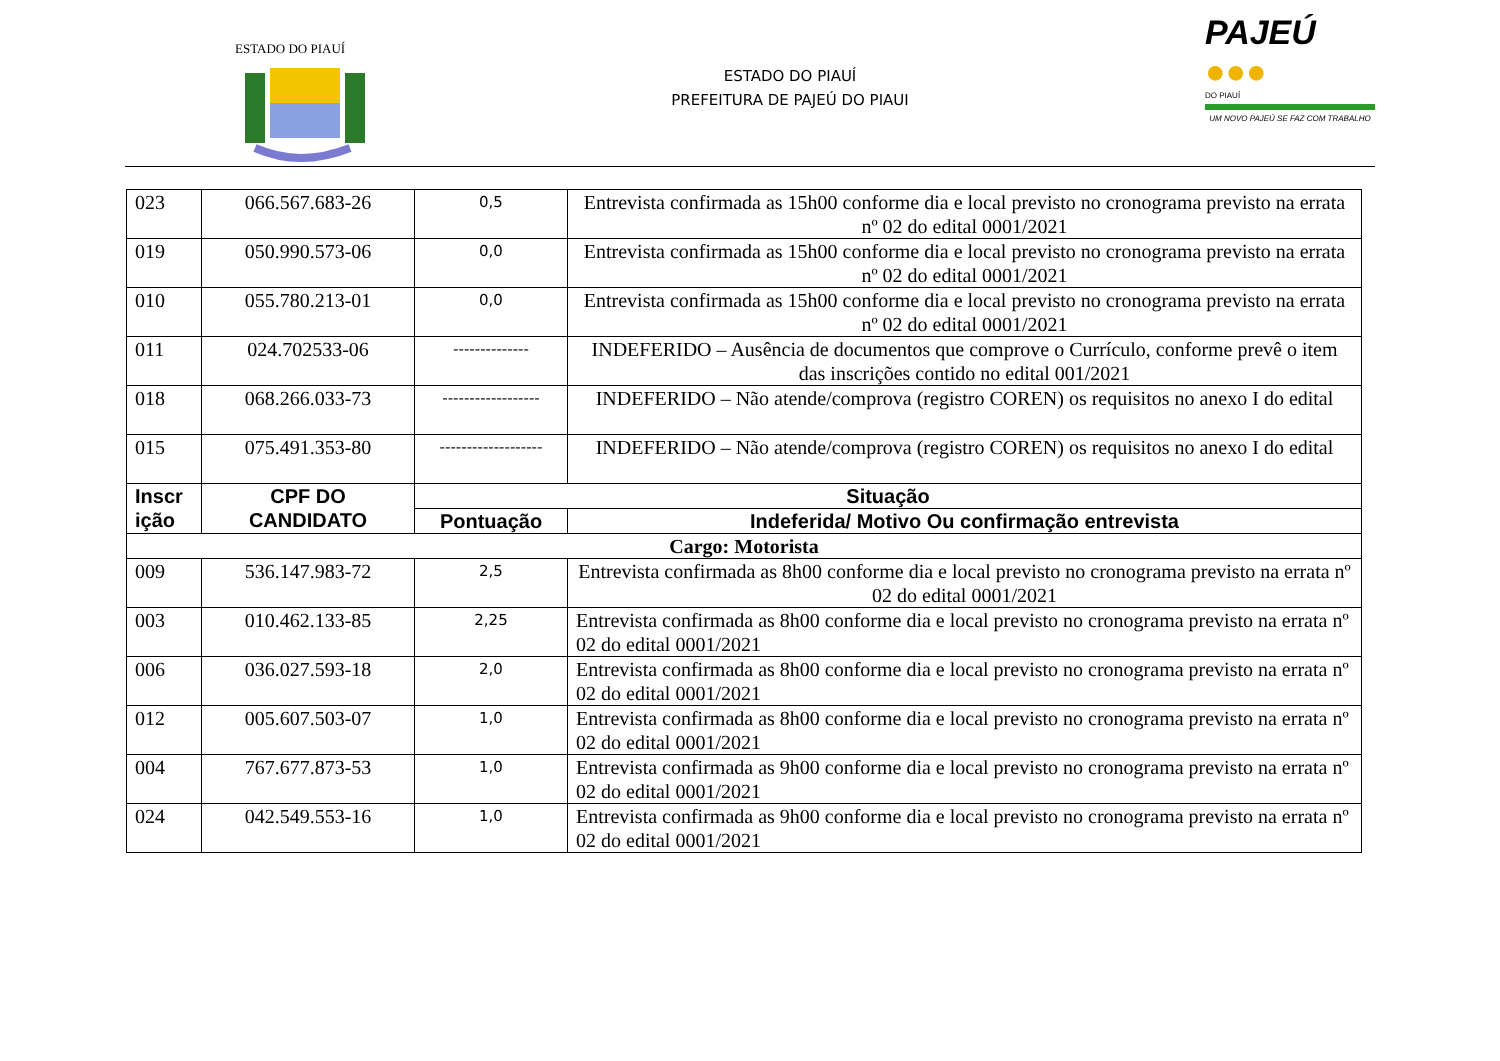ESTADO DO PIAUÍ
ESTADO DO PIAUÍ
PREFEITURA DE PAJEÚ DO PIAUI
PAJEÚ ●●●
DO PIAUÍ
UM NOVO PAJEÚ SE FAZ COM TRABALHO
| 023 | 066.567.683-26 | 0,5 | Entrevista confirmada as 15h00 conforme dia e local previsto no cronograma previsto na errata nº 02 do edital 0001/2021 |
| 019 | 050.990.573-06 | 0,0 | Entrevista confirmada as 15h00 conforme dia e local previsto no cronograma previsto na errata nº 02 do edital 0001/2021 |
| 010 | 055.780.213-01 | 0,0 | Entrevista confirmada as 15h00 conforme dia e local previsto no cronograma previsto na errata nº 02 do edital 0001/2021 |
| 011 | 024.702533-06 | -------------- | INDEFERIDO – Ausência de documentos que comprove o Currículo, conforme prevê o item das inscrições contido no edital 001/2021 |
| 018 | 068.266.033-73 | ------------------ | INDEFERIDO – Não atende/comprova (registro COREN) os requisitos no anexo I do edital |
| 015 | 075.491.353-80 | ------------------- | INDEFERIDO – Não atende/comprova (registro COREN) os requisitos no anexo I do edital |
| Inscr ição | CPF DO CANDIDATO | Situação | |
| | | Pontuação | Indeferida/ Motivo Ou confirmação entrevista |
| Cargo: Motorista | | | |
| 009 | 536.147.983-72 | 2,5 | Entrevista confirmada as 8h00 conforme dia e local previsto no cronograma previsto na errata nº 02 do edital 0001/2021 |
| 003 | 010.462.133-85 | 2,25 | Entrevista confirmada as 8h00 conforme dia e local previsto no cronograma previsto na errata nº 02 do edital 0001/2021 |
| 006 | 036.027.593-18 | 2,0 | Entrevista confirmada as 8h00 conforme dia e local previsto no cronograma previsto na errata nº 02 do edital 0001/2021 |
| 012 | 005.607.503-07 | 1,0 | Entrevista confirmada as 8h00 conforme dia e local previsto no cronograma previsto na errata nº 02 do edital 0001/2021 |
| 004 | 767.677.873-53 | 1,0 | Entrevista confirmada as 9h00 conforme dia e local previsto no cronograma previsto na errata nº 02 do edital 0001/2021 |
| 024 | 042.549.553-16 | 1,0 | Entrevista confirmada as 9h00 conforme dia e local previsto no cronograma previsto na errata nº 02 do edital 0001/2021 |